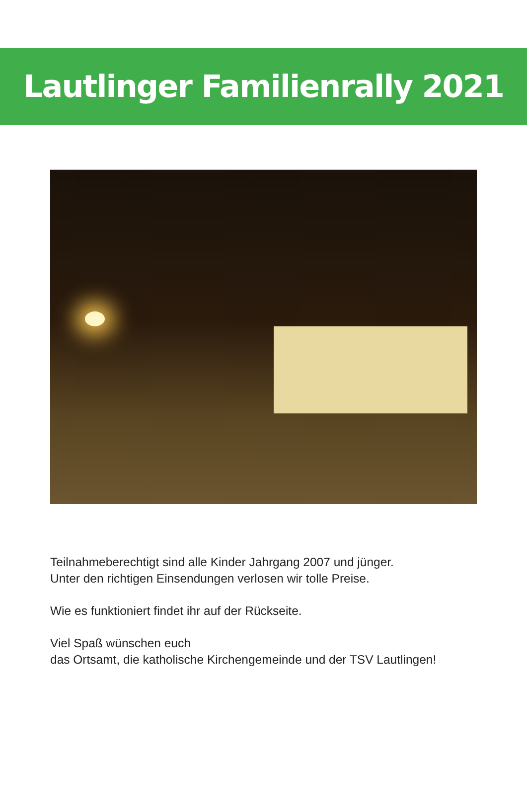Lautlinger Familienrally 2021
Teilnahmeberechtigt sind alle Kinder Jahrgang 2007 und jünger.
Unter den richtigen Einsendungen verlosen wir tolle Preise.
Wie es funktioniert findet ihr auf der Rückseite.
Viel Spaß wünschen euch
das Ortsamt, die katholische Kirchengemeinde und der TSV Lautlingen!